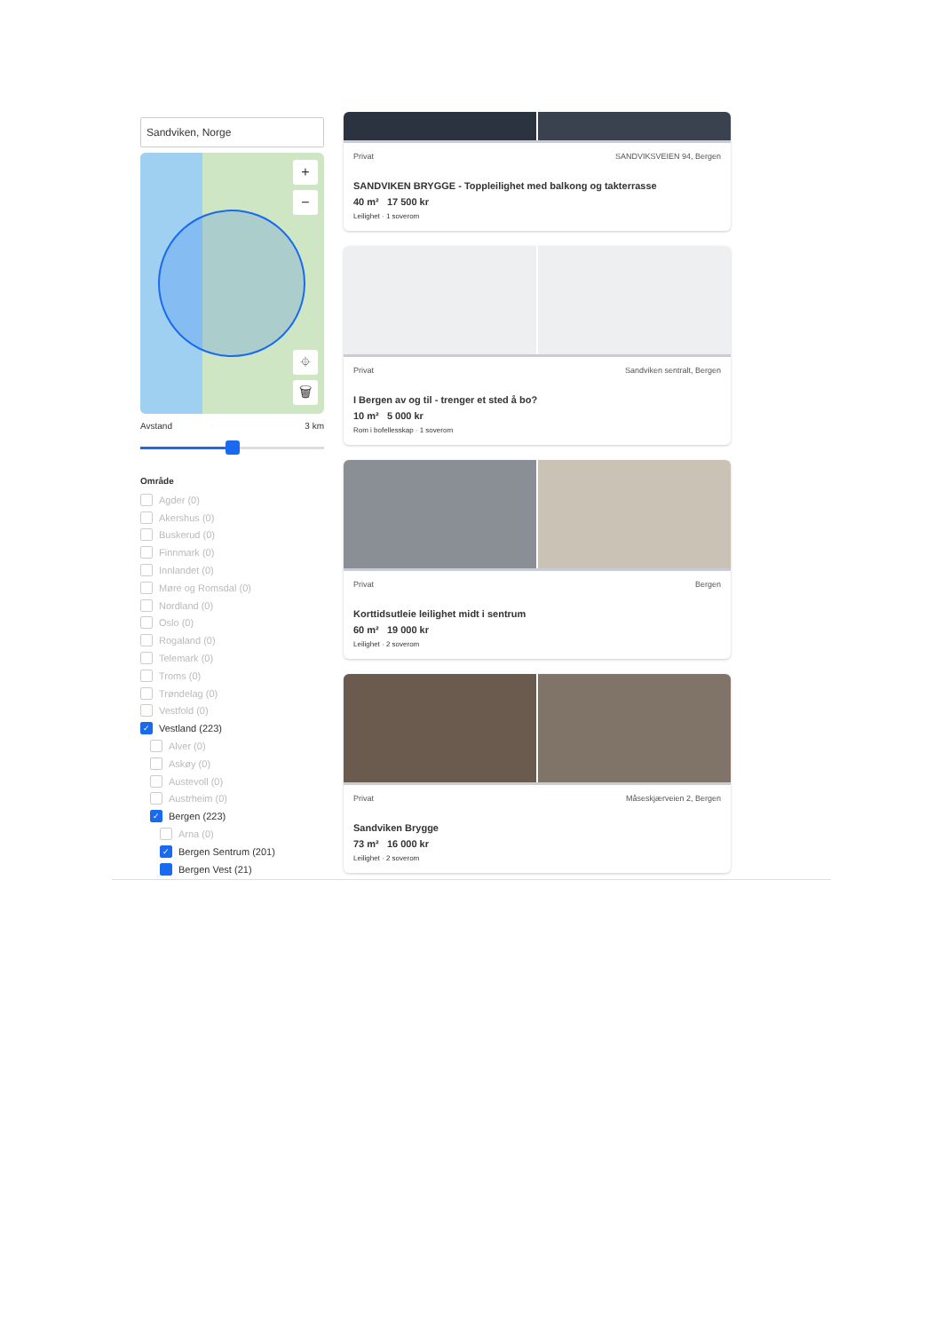Sandviken, Norge
+
−
⌖
🗑
Avstand 3 km
Område
Agder (0)
Akershus (0)
Buskerud (0)
Finnmark (0)
Innlandet (0)
Møre og Romsdal (0)
Nordland (0)
Oslo (0)
Rogaland (0)
Telemark (0)
Troms (0)
Trøndelag (0)
Vestfold (0)
✓ Vestland (223)
Alver (0)
Askøy (0)
Austevoll (0)
Austrheim (0)
✓ Bergen (223)
Arna (0)
✓ Bergen Sentrum (201)
Bergen Vest (21)
Privat SANDVIKSVEIEN 94, Bergen
SANDVIKEN BRYGGE - Toppleilighet med balkong og takterrasse
40 m² 17 500 kr
Leilighet · 1 soverom
Privat Sandviken sentralt, Bergen
I Bergen av og til - trenger et sted å bo?
10 m² 5 000 kr
Rom i bofellesskap · 1 soverom
Privat Bergen
Korttidsutleie leilighet midt i sentrum
60 m² 19 000 kr
Leilighet · 2 soverom
Privat Måseskjærveien 2, Bergen
Sandviken Brygge
73 m² 16 000 kr
Leilighet · 2 soverom